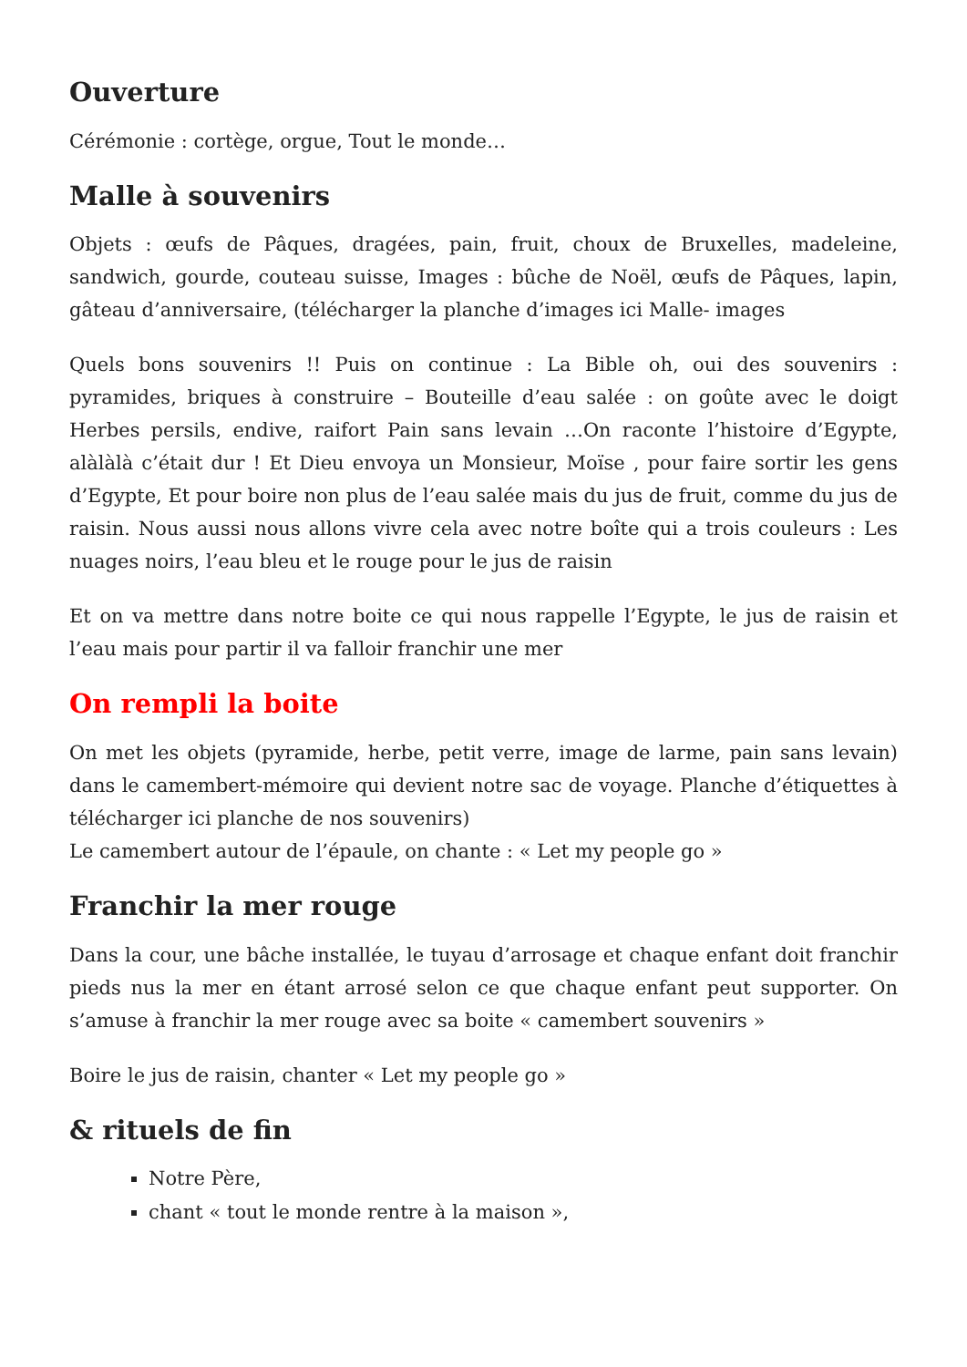Ouverture
Cérémonie : cortège, orgue, Tout le monde…
Malle à souvenirs
Objets : œufs de Pâques, dragées, pain, fruit, choux de Bruxelles, madeleine, sandwich, gourde, couteau suisse, Images : bûche de Noël, œufs de Pâques, lapin, gâteau d’anniversaire, (télécharger la planche d’images ici Malle- images
Quels bons souvenirs !! Puis on continue : La Bible oh, oui des souvenirs : pyramides, briques à construire – Bouteille d’eau salée : on goûte avec le doigt Herbes persils, endive, raifort Pain sans levain …On raconte l’histoire d’Egypte, alàlàlà c’était dur ! Et Dieu envoya un Monsieur, Moïse , pour faire sortir les gens d’Egypte, Et pour boire non plus de l’eau salée mais du jus de fruit, comme du jus de raisin. Nous aussi nous allons vivre cela avec notre boîte qui a trois couleurs : Les nuages noirs, l’eau bleu et le rouge pour le jus de raisin
Et on va mettre dans notre boite ce qui nous rappelle l’Egypte, le jus de raisin et l’eau mais pour partir il va falloir franchir une mer
On rempli la boite
On met les objets (pyramide, herbe, petit verre, image de larme, pain sans levain) dans le camembert-mémoire qui devient notre sac de voyage. Planche d’étiquettes à télécharger ici planche de nos souvenirs)
Le camembert autour de l’épaule, on chante : « Let my people go »
Franchir la mer rouge
Dans la cour, une bâche installée, le tuyau d’arrosage et chaque enfant doit franchir pieds nus la mer en étant arrosé selon ce que chaque enfant peut supporter. On s’amuse à franchir la mer rouge avec sa boite « camembert souvenirs »
Boire le jus de raisin, chanter « Let my people go »
& rituels de fin
Notre Père,
chant « tout le monde rentre à la maison »,